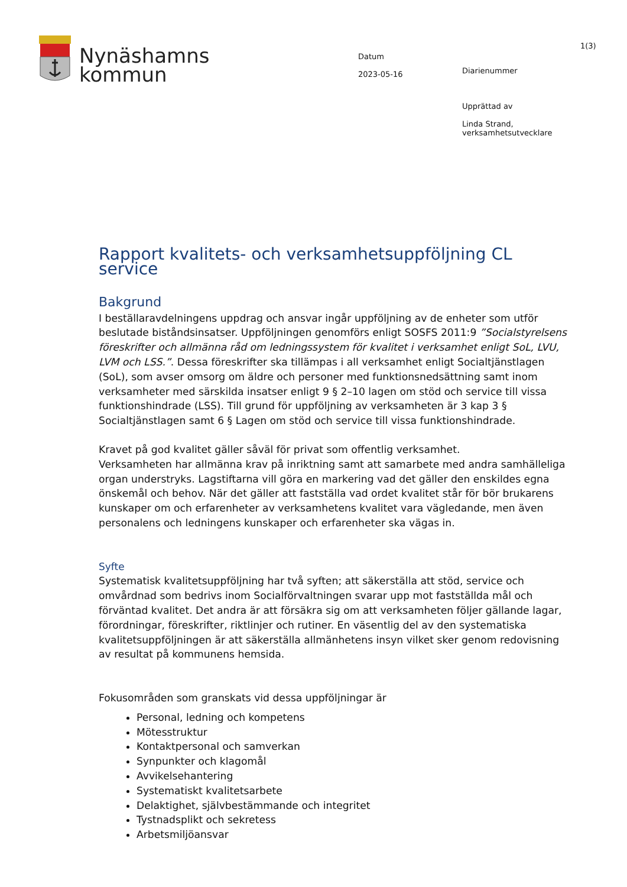Nynäshamns
kommun
Datum
2023-05-16
Diarienummer
Upprättad av
Linda Strand,
verksamhetsutvecklare
1(3)
Rapport kvalitets- och verksamhetsuppföljning CL service
Bakgrund
I beställaravdelningens uppdrag och ansvar ingår uppföljning av de enheter som utför beslutade biståndsinsatser. Uppföljningen genomförs enligt SOSFS 2011:9 ”Socialstyrelsens föreskrifter och allmänna råd om ledningssystem för kvalitet i verksamhet enligt SoL, LVU, LVM och LSS.”. Dessa föreskrifter ska tillämpas i all verksamhet enligt Socialtjänstlagen (SoL), som avser omsorg om äldre och personer med funktionsnedsättning samt inom verksamheter med särskilda insatser enligt 9 § 2–10 lagen om stöd och service till vissa funktionshindrade (LSS). Till grund för uppföljning av verksamheten är 3 kap 3 § Socialtjänstlagen samt 6 § Lagen om stöd och service till vissa funktionshindrade.
Kravet på god kvalitet gäller såväl för privat som offentlig verksamhet.
Verksamheten har allmänna krav på inriktning samt att samarbete med andra samhälleliga organ understryks. Lagstiftarna vill göra en markering vad det gäller den enskildes egna önskemål och behov. När det gäller att fastställa vad ordet kvalitet står för bör brukarens kunskaper om och erfarenheter av verksamhetens kvalitet vara vägledande, men även personalens och ledningens kunskaper och erfarenheter ska vägas in.
Syfte
Systematisk kvalitetsuppföljning har två syften; att säkerställa att stöd, service och omvårdnad som bedrivs inom Socialförvaltningen svarar upp mot fastställda mål och förväntad kvalitet. Det andra är att försäkra sig om att verksamheten följer gällande lagar, förordningar, föreskrifter, riktlinjer och rutiner. En väsentlig del av den systematiska kvalitetsuppföljningen är att säkerställa allmänhetens insyn vilket sker genom redovisning av resultat på kommunens hemsida.
Fokusområden som granskats vid dessa uppföljningar är
Personal, ledning och kompetens
Mötesstruktur
Kontaktpersonal och samverkan
Synpunkter och klagomål
Avvikelsehantering
Systematiskt kvalitetsarbete
Delaktighet, självbestämmande och integritet
Tystnadsplikt och sekretess
Arbetsmiljöansvar